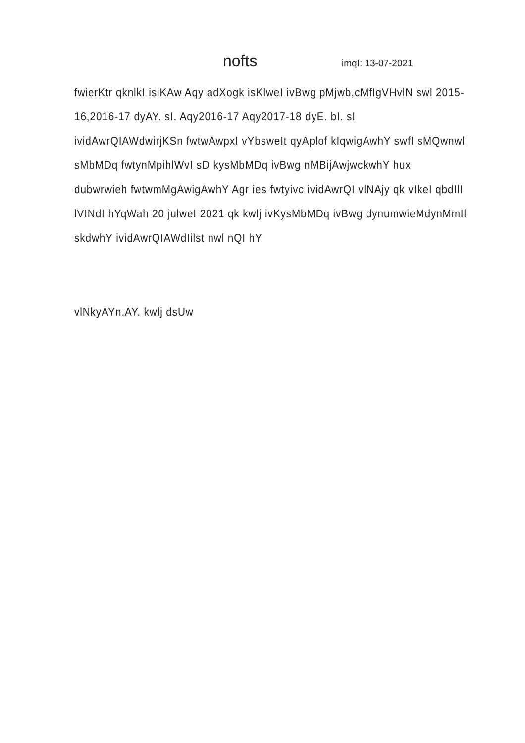nofts
imqI: 13-07-2021
fwierKtr qknlkI isiKAw Aqy adXogk isKlweI ivBwg pMjwb,cMfIgVHvlN swl 2015-16,2016-17 dyAY. sI. Aqy2016-17 Aqy2017-18 dyE. bI. sI ividAwrQIAWdwirjKSn fwtwAwpxI vYbsweIt qyAplof kIqwigAwhY swfI sMQwnwl sMbMDq fwtynMpihlWvI sD kysMbMDq ivBwg nMBijAwjwckwhY hux dubwrwieh fwtwmMgAwigAwhY Agr ies fwtyivc ividAwrQI vlNAjy qk vIkeI qbdIlI lVINdI hYqWah 20 julweI 2021 qk kwlj ivKysMbMDq ivBwg dynumwieMdynMmIl skdwhY ividAwrQIAWdIilst nwl nQI hY
vlNkyAYn.AY. kwlj dsUw